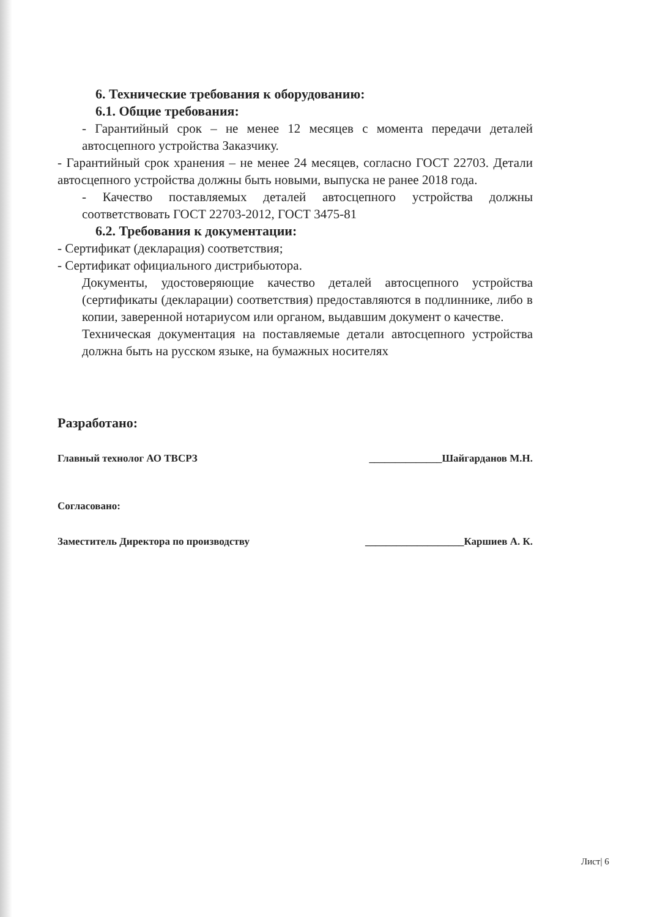6. Технические требования к оборудованию:
6.1. Общие требования:
- Гарантийный срок – не менее 12 месяцев с момента передачи деталей автосцепного устройства Заказчику.
- Гарантийный срок хранения – не менее 24 месяцев, согласно ГОСТ 22703. Детали автосцепного устройства должны быть новыми, выпуска не ранее 2018 года.
- Качество поставляемых деталей автосцепного устройства должны соответствовать ГОСТ 22703-2012, ГОСТ 3475-81
6.2. Требования к документации:
- Сертификат (декларация) соответствия;
- Сертификат официального дистрибьютора.
Документы, удостоверяющие качество деталей автосцепного устройства (сертификаты (декларации) соответствия) предоставляются в подлиннике, либо в копии, заверенной нотариусом или органом, выдавшим документ о качестве.
Техническая документация на поставляемые детали автосцепного устройства должна быть на русском языке, на бумажных носителях
Разработано:
Главный технолог АО ТВСРЗ ______________Шайгарданов М.Н.
Согласовано:
Заместитель Директора по производству ___________________Каршиев А. К.
Лист| 6